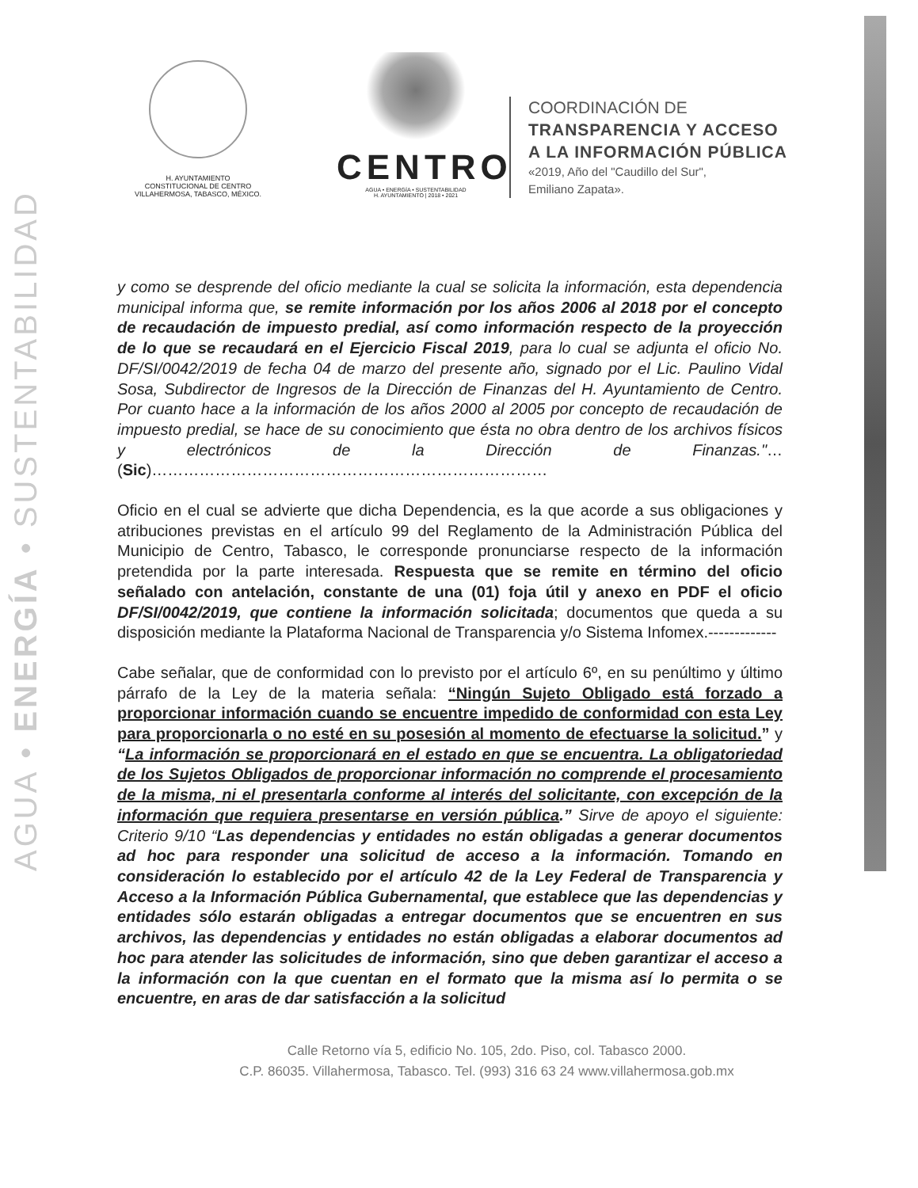AGUA • ENERGÍA • SUSTENTABILIDAD
H. AYUNTAMIENTO
CONSTITUCIONAL DE CENTRO
VILLAHERMOSA, TABASCO, MÉXICO.
CENTRO
AGUA • ENERGÍA • SUSTENTABILIDAD
H. AYUNTAMIENTO | 2018 • 2021
COORDINACIÓN DE
TRANSPARENCIA Y ACCESO
A LA INFORMACIÓN PÚBLICA
«2019, Año del "Caudillo del Sur",
Emiliano Zapata».
y como se desprende del oficio mediante la cual se solicita la información, esta dependencia municipal informa que, se remite información por los años 2006 al 2018 por el concepto de recaudación de impuesto predial, así como información respecto de la proyección de lo que se recaudará en el Ejercicio Fiscal 2019, para lo cual se adjunta el oficio No. DF/SI/0042/2019 de fecha 04 de marzo del presente año, signado por el Lic. Paulino Vidal Sosa, Subdirector de Ingresos de la Dirección de Finanzas del H. Ayuntamiento de Centro. Por cuanto hace a la información de los años 2000 al 2005 por concepto de recaudación de impuesto predial, se hace de su conocimiento que ésta no obra dentro de los archivos físicos y electrónicos de la Dirección de Finanzas."… (Sic)…………………………………………………………………
Oficio en el cual se advierte que dicha Dependencia, es la que acorde a sus obligaciones y atribuciones previstas en el artículo 99 del Reglamento de la Administración Pública del Municipio de Centro, Tabasco, le corresponde pronunciarse respecto de la información pretendida por la parte interesada. Respuesta que se remite en término del oficio señalado con antelación, constante de una (01) foja útil y anexo en PDF el oficio DF/SI/0042/2019, que contiene la información solicitada; documentos que queda a su disposición mediante la Plataforma Nacional de Transparencia y/o Sistema Infomex.-------------
Cabe señalar, que de conformidad con lo previsto por el artículo 6º, en su penúltimo y último párrafo de la Ley de la materia señala: “Ningún Sujeto Obligado está forzado a proporcionar información cuando se encuentre impedido de conformidad con esta Ley para proporcionarla o no esté en su posesión al momento de efectuarse la solicitud.” y “La información se proporcionará en el estado en que se encuentra. La obligatoriedad de los Sujetos Obligados de proporcionar información no comprende el procesamiento de la misma, ni el presentarla conforme al interés del solicitante, con excepción de la información que requiera presentarse en versión pública.” Sirve de apoyo el siguiente: Criterio 9/10 “Las dependencias y entidades no están obligadas a generar documentos ad hoc para responder una solicitud de acceso a la información. Tomando en consideración lo establecido por el artículo 42 de la Ley Federal de Transparencia y Acceso a la Información Pública Gubernamental, que establece que las dependencias y entidades sólo estarán obligadas a entregar documentos que se encuentren en sus archivos, las dependencias y entidades no están obligadas a elaborar documentos ad hoc para atender las solicitudes de información, sino que deben garantizar el acceso a la información con la que cuentan en el formato que la misma así lo permita o se encuentre, en aras de dar satisfacción a la solicitud
Calle Retorno vía 5, edificio No. 105, 2do. Piso, col. Tabasco 2000.
C.P. 86035. Villahermosa, Tabasco. Tel. (993) 316 63 24 www.villahermosa.gob.mx